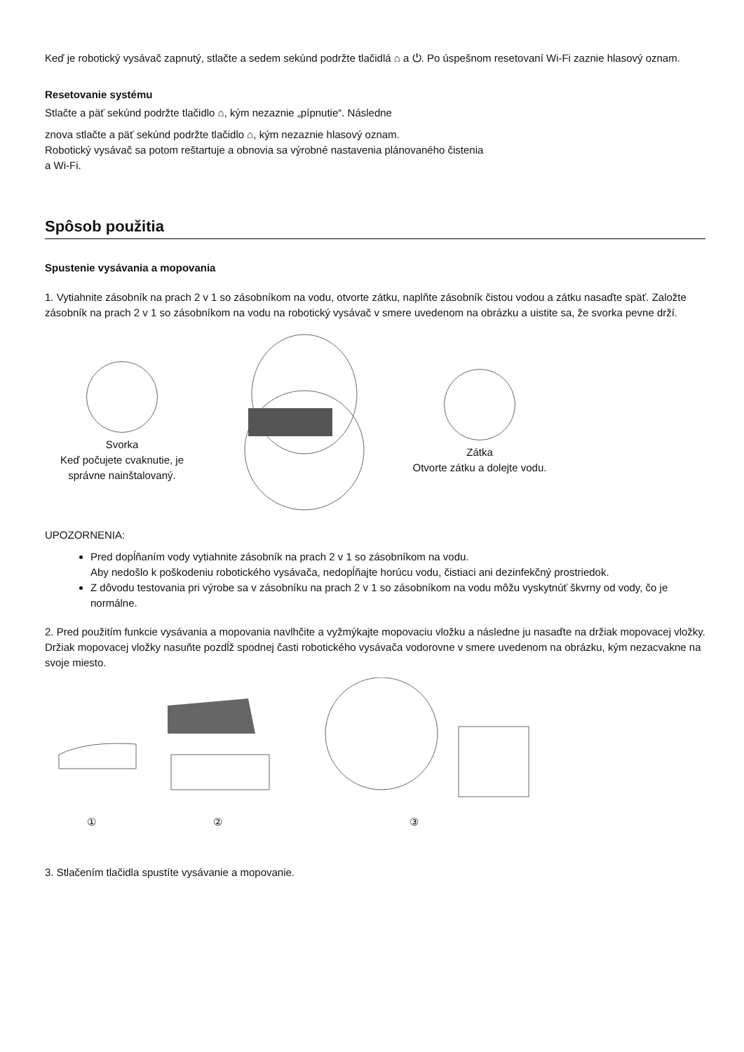Keď je robotický vysávač zapnutý, stlačte a sedem sekúnd podržte tlačidlá ⌂ a ⏻. Po úspešnom resetovaní Wi-Fi zaznie hlasový oznam.
Resetovanie systému
Stlačte a päť sekúnd podržte tlačidlo ⌂, kým nezaznie „pípnutie“. Následne
znova stlačte a päť sekúnd podržte tlačidlo ⌂, kým nezaznie hlasový oznam.
Robotický vysávač sa potom reštartuje a obnovia sa výrobné nastavenia plánovaného čistenia
a Wi-Fi.
Spôsob použitia
Spustenie vysávania a mopovania
1. Vytiahnite zásobník na prach 2 v 1 so zásobníkom na vodu, otvorte zátku, naplňte zásobník čistou vodou a zátku nasaďte späť. Založte zásobník na prach 2 v 1 so zásobníkom na vodu na robotický vysávač v smere uvedenom na obrázku a uistite sa, že svorka pevne drží.
Svorka
Keď počujete cvaknutie, je správne nainštalovaný.
Zátka
Otvorte zátku a dolejte vodu.
UPOZORNENIA:
Pred dopĺňaním vody vytiahnite zásobník na prach 2 v 1 so zásobníkom na vodu.
Aby nedošlo k poškodeniu robotického vysávača, nedopĺňajte horúcu vodu, čistiaci ani dezinfekčný prostriedok.
Z dôvodu testovania pri výrobe sa v zásobníku na prach 2 v 1 so zásobníkom na vodu môžu vyskytnúť škvrny od vody, čo je normálne.
2. Pred použitím funkcie vysávania a mopovania navlhčite a vyžmýkajte mopovaciu vložku a následne ju nasaďte na držiak mopovacej vložky. Držiak mopovacej vložky nasuňte pozdĺž spodnej časti robotického vysávača vodorovne v smere uvedenom na obrázku, kým nezacvakne na svoje miesto.
① ② ③
3. Stlačením tlačidla spustíte vysávanie a mopovanie.